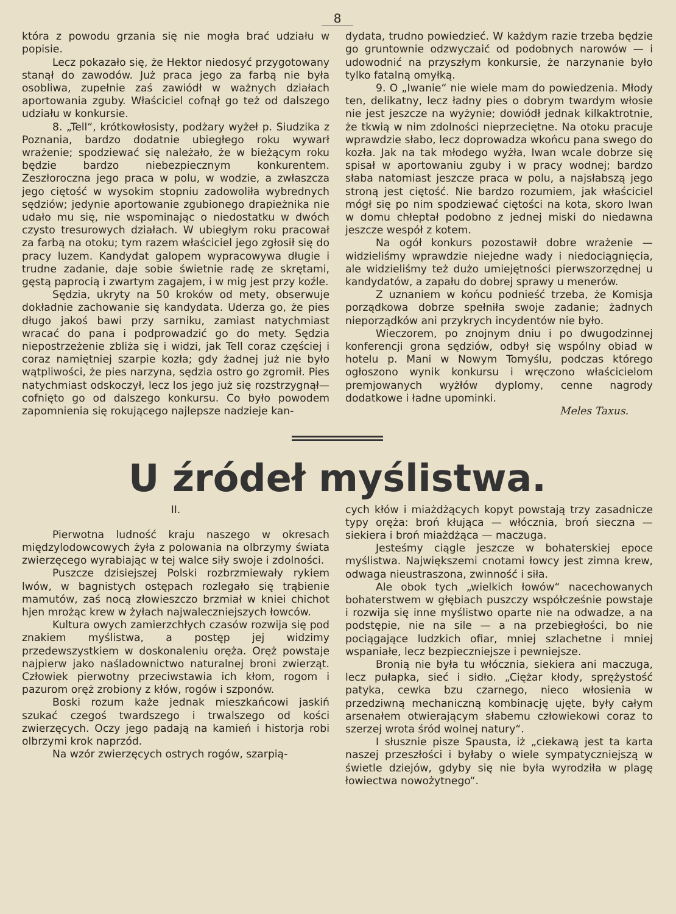8
która z powodu grzania się nie mogła brać udziału w popisie.
Lecz pokazało się, że Hektor niedosyć przygotowany stanął do zawodów. Już praca jego za farbą nie była osobliwa, zupełnie zaś zawiódł w ważnych działach aportowania zguby. Właściciel cofnął go też od dalszego udziału w konkursie.
8. „Tell“, krótkowłosisty, podżary wyżeł p. Siudzika z Poznania, bardzo dodatnie ubiegłego roku wywarł wrażenie; spodziewać się należało, że w bieżącym roku będzie bardzo niebezpiecznym konkurentem. Zeszłoroczna jego praca w polu, w wodzie, a zwłaszcza jego ciętość w wysokim stopniu zadowoliła wybrednych sędziów; jedynie aportowanie zgubionego drapieżnika nie udało mu się, nie wspominając o niedostatku w dwóch czysto tresurowych działach. W ubiegłym roku pracował za farbą na otoku; tym razem właściciel jego zgłosił się do pracy luzem. Kandydat galopem wypracowywa długie i trudne zadanie, daje sobie świetnie radę ze skrętami, gęstą paprocią i zwartym zagajem, i w mig jest przy koźle.
Sędzia, ukryty na 50 kroków od mety, obserwuje dokładnie zachowanie się kandydata. Uderza go, że pies długo jakoś bawi przy sarniku, zamiast natychmiast wracać do pana i podprowadzić go do mety. Sędzia niepostrzeżenie zbliża się i widzi, jak Tell coraz częściej i coraz namiętniej szarpie kozła; gdy żadnej już nie było wątpliwości, że pies narzyna, sędzia ostro go zgromił. Pies natychmiast odskoczył, lecz los jego już się rozstrzygnął—cofnięto go od dalszego konkursu. Co było powodem zapomnienia się rokującego najlepsze nadzieje kan-
dydata, trudno powiedzieć. W każdym razie trzeba będzie go gruntownie odzwyczaić od podobnych narowów — i udowodnić na przyszłym konkursie, że narzynanie było tylko fatalną omyłką.
9. O „Iwanie“ nie wiele mam do powiedzenia. Młody ten, delikatny, lecz ładny pies o dobrym twardym włosie nie jest jeszcze na wyżynie; dowiódł jednak kilkaktrotnie, że tkwią w nim zdolności nieprzeciętne. Na otoku pracuje wprawdzie słabo, lecz doprowadza wkońcu pana swego do kozła. Jak na tak młodego wyżła, Iwan wcale dobrze się spisał w aportowaniu zguby i w pracy wodnej; bardzo słaba natomiast jeszcze praca w polu, a najsłabszą jego stroną jest ciętość. Nie bardzo rozumiem, jak właściciel mógł się po nim spodziewać ciętości na kota, skoro Iwan w domu chłeptał podobno z jednej miski do niedawna jeszcze wespół z kotem.
Na ogół konkurs pozostawił dobre wrażenie — widzieliśmy wprawdzie niejedne wady i niedociągnięcia, ale widzieliśmy też dużo umiejętności pierwszorzędnej u kandydatów, a zapału do dobrej sprawy u menerów.
Z uznaniem w końcu podnieść trzeba, że Komisja porządkowa dobrze spełniła swoje zadanie; żadnych nieporządków ani przykrych incydentów nie było.
Wieczorem, po znojnym dniu i po dwugodzinnej konferencji grona sędziów, odbył się wspólny obiad w hotelu p. Mani w Nowym Tomyślu, podczas którego ogłoszono wynik konkursu i wręczono właścicielom premjowanych wyżłów dyplomy, cenne nagrody dodatkowe i ładne upominki.
Meles Taxus.
U źródeł myślistwa.
II.
Pierwotna ludność kraju naszego w okresach międzylodowcowych żyła z polowania na olbrzymy świata zwierzęcego wyrabiając w tej walce siły swoje i zdolności.
Puszcze dzisiejszej Polski rozbrzmiewały rykiem lwów, w bagnistych ostępach rozlegało się trąbienie mamutów, zaś nocą złowieszczo brzmiał w kniei chichot hjen mrożąc krew w żyłach najwaleczniejszych łowców.
Kultura owych zamierzchłych czasów rozwija się pod znakiem myślistwa, a postęp jej widzimy przedewszystkiem w doskonaleniu oręża. Oręż powstaje najpierw jako naśladownictwo naturalnej broni zwierząt. Człowiek pierwotny przeciwstawia ich kłom, rogom i pazurom oręż zrobiony z kłów, rogów i szponów.
Boski rozum każe jednak mieszkańcowi jaskiń szukać czegoś twardszego i trwalszego od kości zwierzęcych. Oczy jego padają na kamień i historja robi olbrzymi krok naprzód.
Na wzór zwierzęcych ostrych rogów, szarpią-
cych kłów i miażdżących kopyt powstają trzy zasadnicze typy oręża: broń kłująca — włócznia, broń sieczna — siekiera i broń miażdżąca — maczuga.
Jesteśmy ciągle jeszcze w bohaterskiej epoce myślistwa. Największemi cnotami łowcy jest zimna krew, odwaga nieustraszona, zwinność i siła.
Ale obok tych „wielkich łowów“ nacechowanych bohaterstwem w głębiach puszczy współcześnie powstaje i rozwija się inne myślistwo oparte nie na odwadze, a na podstępie, nie na sile — a na przebiegłości, bo nie pociągające ludzkich ofiar, mniej szlachetne i mniej wspaniałe, lecz bezpieczniejsze i pewniejsze.
Bronią nie była tu włócznia, siekiera ani maczuga, lecz pułapka, sieć i sidło. „Ciężar kłody, sprężystość patyka, cewka bzu czarnego, nieco włosienia w przedziwną mechaniczną kombinację ujęte, były całym arsenałem otwierającym słabemu człowiekowi coraz to szerzej wrota śród wolnej natury“.
I słusznie pisze Spausta, iż „ciekawą jest ta karta naszej przeszłości i byłaby o wiele sympatyczniejszą w świetle dziejów, gdyby się nie była wyrodziła w plagę łowiectwa nowożytnego“.